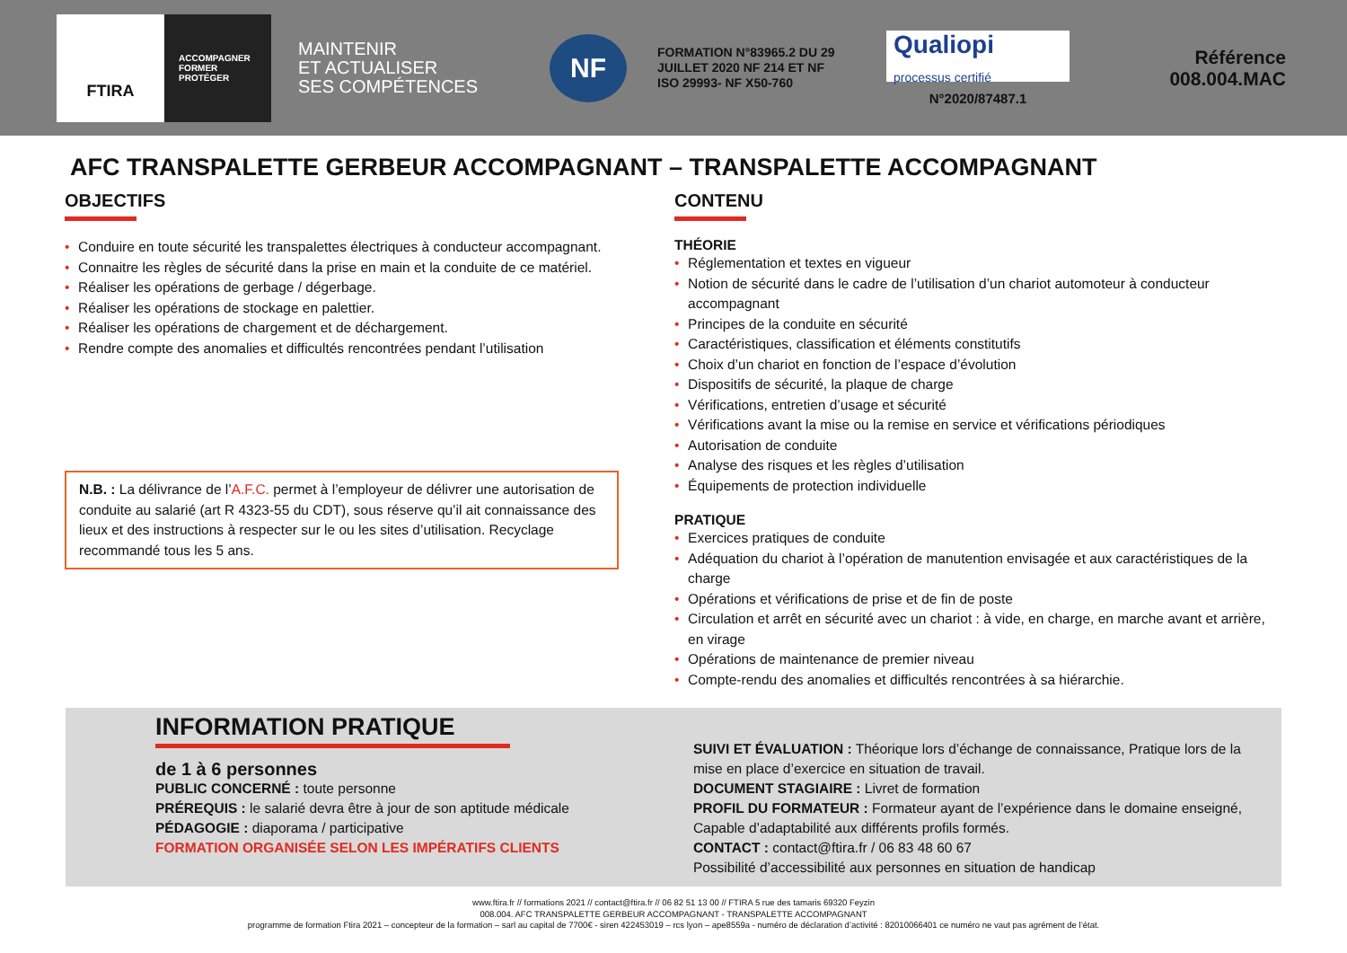FTIRA
ACCOMPAGNER
FORMER
PROTÉGER
MAINTENIR
ET ACTUALISER
SES COMPÉTENCES
NF
FORMATION N°83965.2 DU 29 JUILLET 2020 NF 214 ET NF ISO 29993- NF X50-760
Qualiopi
processus certifié
N°2020/87487.1
Référence
008.004.MAC
AFC TRANSPALETTE GERBEUR ACCOMPAGNANT – TRANSPALETTE ACCOMPAGNANT
OBJECTIFS
• Conduire en toute sécurité les transpalettes électriques à conducteur accompagnant.
• Connaitre les règles de sécurité dans la prise en main et la conduite de ce matériel.
• Réaliser les opérations de gerbage / dégerbage.
• Réaliser les opérations de stockage en palettier.
• Réaliser les opérations de chargement et de déchargement.
• Rendre compte des anomalies et difficultés rencontrées pendant l’utilisation
N.B. : La délivrance de l’A.F.C. permet à l’employeur de délivrer une autorisation de conduite au salarié (art R 4323-55 du CDT), sous réserve qu’il ait connaissance des lieux et des instructions à respecter sur le ou les sites d’utilisation. Recyclage recommandé tous les 5 ans.
CONTENU
THÉORIE
• Réglementation et textes en vigueur
• Notion de sécurité dans le cadre de l’utilisation d’un chariot automoteur à conducteur accompagnant
• Principes de la conduite en sécurité
• Caractéristiques, classification et éléments constitutifs
• Choix d’un chariot en fonction de l’espace d’évolution
• Dispositifs de sécurité, la plaque de charge
• Vérifications, entretien d’usage et sécurité
• Vérifications avant la mise ou la remise en service et vérifications périodiques
• Autorisation de conduite
• Analyse des risques et les règles d’utilisation
• Équipements de protection individuelle
PRATIQUE
• Exercices pratiques de conduite
• Adéquation du chariot à l’opération de manutention envisagée et aux caractéristiques de la charge
• Opérations et vérifications de prise et de fin de poste
• Circulation et arrêt en sécurité avec un chariot : à vide, en charge, en marche avant et arrière, en virage
• Opérations de maintenance de premier niveau
• Compte-rendu des anomalies et difficultés rencontrées à sa hiérarchie.
INFORMATION PRATIQUE
de 1 à 6 personnes
PUBLIC CONCERNÉ : toute personne
PRÉREQUIS : le salarié devra être à jour de son aptitude médicale
PÉDAGOGIE : diaporama / participative
FORMATION ORGANISÉE SELON LES IMPÉRATIFS CLIENTS
SUIVI ET ÉVALUATION : Théorique lors d’échange de connaissance, Pratique lors de la mise en place d’exercice en situation de travail.
DOCUMENT STAGIAIRE : Livret de formation
PROFIL DU FORMATEUR : Formateur ayant de l’expérience dans le domaine enseigné, Capable d’adaptabilité aux différents profils formés.
CONTACT : contact@ftira.fr / 06 83 48 60 67
Possibilité d’accessibilité aux personnes en situation de handicap
www.ftira.fr // formations 2021 // contact@ftira.fr // 06 82 51 13 00 // FTIRA 5 rue des tamaris 69320 Feyzin
008.004. AFC TRANSPALETTE GERBEUR ACCOMPAGNANT - TRANSPALETTE ACCOMPAGNANT
programme de formation Ftira 2021 – concepteur de la formation – sarl au capital de 7700€ - siren 422453019 – rcs lyon – ape8559a - numéro de déclaration d’activité : 82010066401 ce numéro ne vaut pas agrément de l’état.